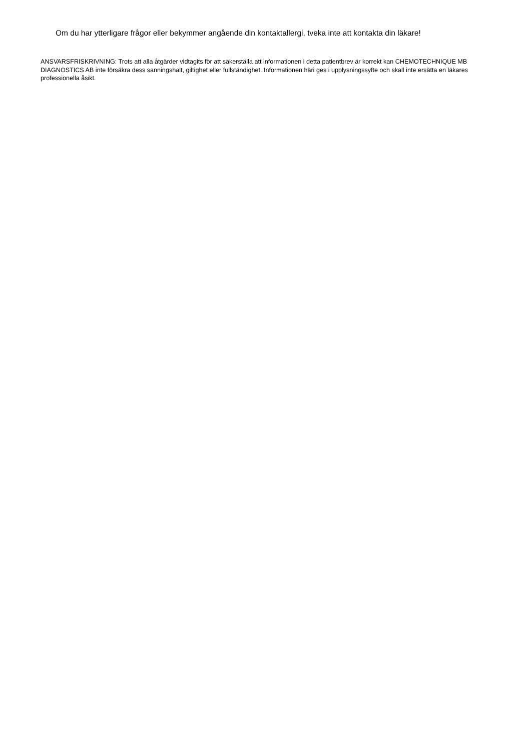Om du har ytterligare frågor eller bekymmer angående din kontaktallergi, tveka inte att kontakta din läkare!
ANSVARSFRISKRIVNING: Trots att alla åtgärder vidtagits för att säkerställa att informationen i detta patientbrev är korrekt kan CHEMOTECHNIQUE MB DIAGNOSTICS AB inte försäkra dess sanningshalt, giltighet eller fullständighet. Informationen häri ges i upplysningssyfte och skall inte ersätta en läkares professionella åsikt.